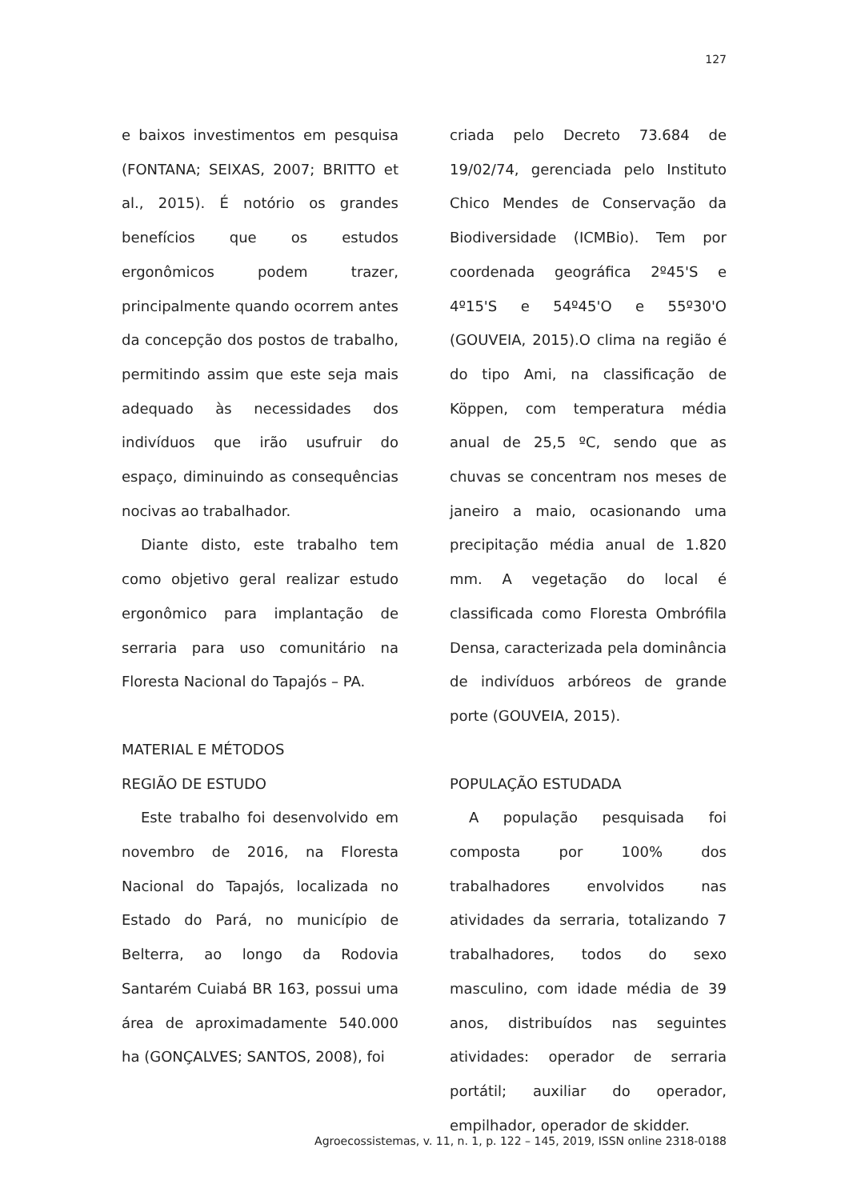127
e baixos investimentos em pesquisa (FONTANA; SEIXAS, 2007; BRITTO et al., 2015). É notório os grandes benefícios que os estudos ergonômicos podem trazer, principalmente quando ocorrem antes da concepção dos postos de trabalho, permitindo assim que este seja mais adequado às necessidades dos indivíduos que irão usufruir do espaço, diminuindo as consequências nocivas ao trabalhador.
Diante disto, este trabalho tem como objetivo geral realizar estudo ergonômico para implantação de serraria para uso comunitário na Floresta Nacional do Tapajós – PA.
MATERIAL E MÉTODOS
REGIÃO DE ESTUDO
Este trabalho foi desenvolvido em novembro de 2016, na Floresta Nacional do Tapajós, localizada no Estado do Pará, no município de Belterra, ao longo da Rodovia Santarém Cuiabá BR 163, possui uma área de aproximadamente 540.000 ha (GONÇALVES; SANTOS, 2008), foi
criada pelo Decreto 73.684 de 19/02/74, gerenciada pelo Instituto Chico Mendes de Conservação da Biodiversidade (ICMBio). Tem por coordenada geográfica 2º45'S e 4º15'S e 54º45'O e 55º30'O (GOUVEIA, 2015).O clima na região é do tipo Ami, na classificação de Köppen, com temperatura média anual de 25,5 ºC, sendo que as chuvas se concentram nos meses de janeiro a maio, ocasionando uma precipitação média anual de 1.820 mm. A vegetação do local é classificada como Floresta Ombrófila Densa, caracterizada pela dominância de indivíduos arbóreos de grande porte (GOUVEIA, 2015).
POPULAÇÃO ESTUDADA
A população pesquisada foi composta por 100% dos trabalhadores envolvidos nas atividades da serraria, totalizando 7 trabalhadores, todos do sexo masculino, com idade média de 39 anos, distribuídos nas seguintes atividades: operador de serraria portátil; auxiliar do operador, empilhador, operador de skidder.
Agroecossistemas, v. 11, n. 1, p. 122 – 145, 2019, ISSN online 2318-0188